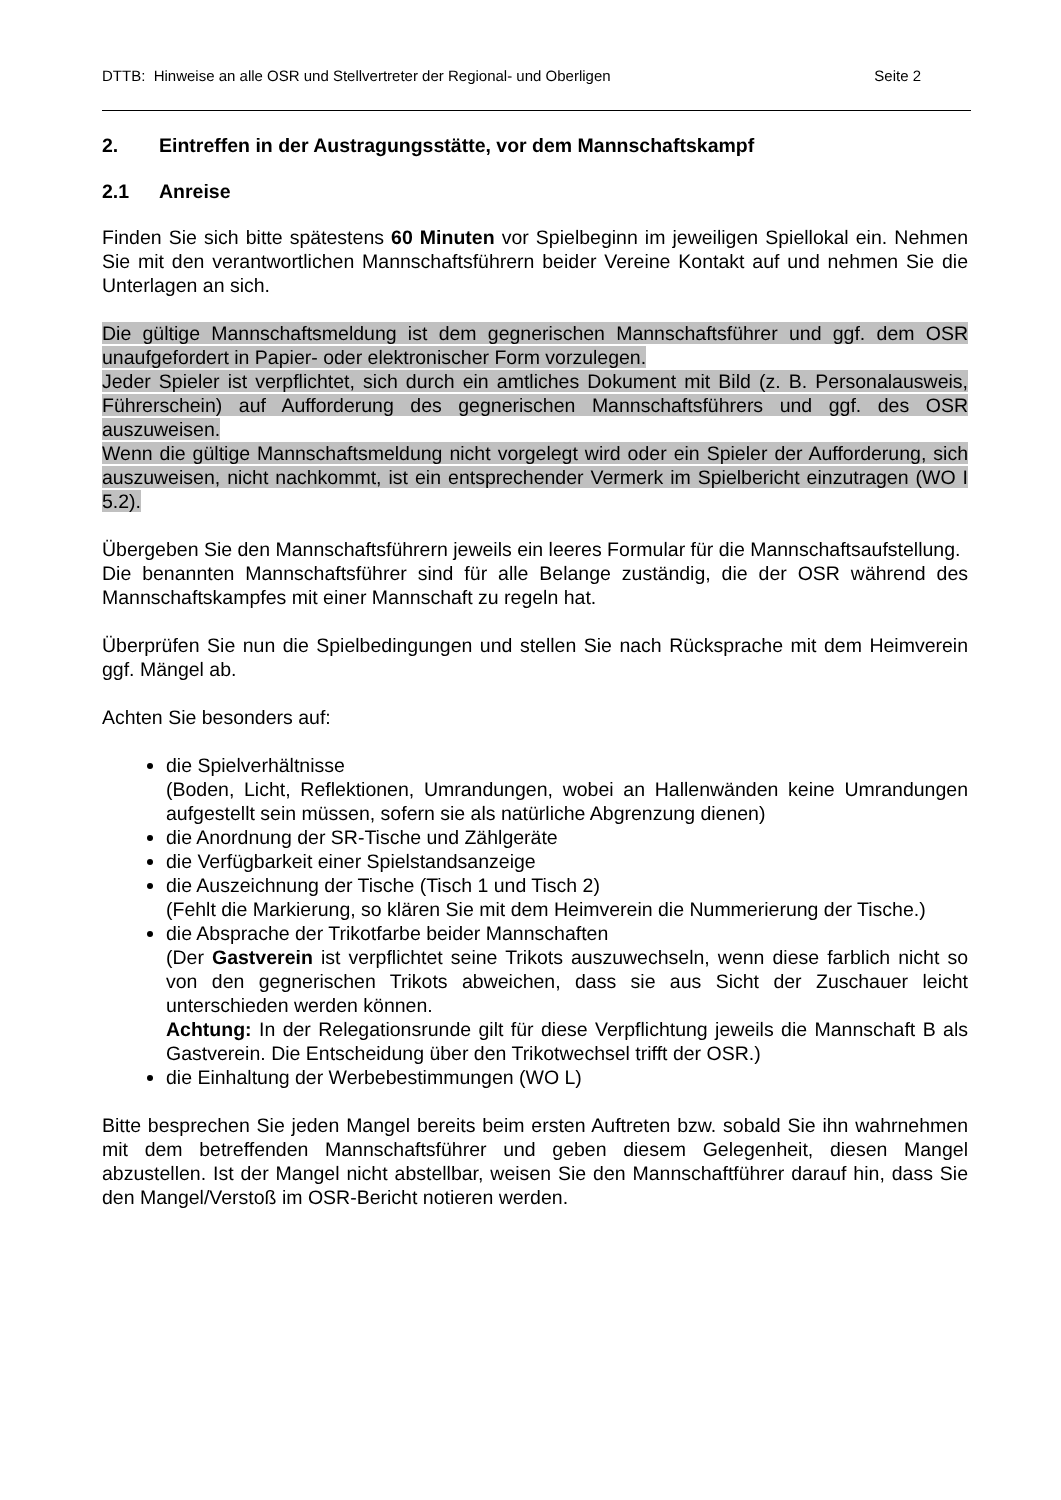DTTB: Hinweise an alle OSR und Stellvertreter der Regional- und Oberligen Seite 2
2. Eintreffen in der Austragungsstätte, vor dem Mannschaftskampf
2.1 Anreise
Finden Sie sich bitte spätestens 60 Minuten vor Spielbeginn im jeweiligen Spiellokal ein. Nehmen Sie mit den verantwortlichen Mannschaftsführern beider Vereine Kontakt auf und nehmen Sie die Unterlagen an sich.
Die gültige Mannschaftsmeldung ist dem gegnerischen Mannschaftsführer und ggf. dem OSR unaufgefordert in Papier- oder elektronischer Form vorzulegen.
Jeder Spieler ist verpflichtet, sich durch ein amtliches Dokument mit Bild (z. B. Personal­ausweis, Führerschein) auf Aufforderung des gegnerischen Mannschaftsführers und ggf. des OSR auszuweisen.
Wenn die gültige Mannschaftsmeldung nicht vorgelegt wird oder ein Spieler der Aufforde­rung, sich auszuweisen, nicht nachkommt, ist ein entsprechender Vermerk im Spielbericht einzutragen (WO I 5.2).
Übergeben Sie den Mannschaftsführern jeweils ein leeres Formular für die Mannschafts­aufstellung.
Die benannten Mannschaftsführer sind für alle Belange zuständig, die der OSR während des Mannschaftskampfes mit einer Mannschaft zu regeln hat.
Überprüfen Sie nun die Spielbedingungen und stellen Sie nach Rücksprache mit dem Heimverein ggf. Mängel ab.
Achten Sie besonders auf:
die Spielverhältnisse
(Boden, Licht, Reflektionen, Umrandungen, wobei an Hallenwänden keine Umran­dungen aufgestellt sein müssen, sofern sie als natürliche Abgrenzung dienen)
die Anordnung der SR-Tische und Zählgeräte
die Verfügbarkeit einer Spielstandsanzeige
die Auszeichnung der Tische (Tisch 1 und Tisch 2)
(Fehlt die Markierung, so klären Sie mit dem Heimverein die Nummerierung der Tische.)
die Absprache der Trikotfarbe beider Mannschaften
(Der Gastverein ist verpflichtet seine Trikots auszuwechseln, wenn diese farblich nicht so von den gegnerischen Trikots abweichen, dass sie aus Sicht der Zuschau­er leicht unterschieden werden können.
Achtung: In der Relegationsrunde gilt für diese Verpflichtung jeweils die Mann­schaft B als Gastverein. Die Entscheidung über den Trikotwechsel trifft der OSR.)
die Einhaltung der Werbebestimmungen (WO L)
Bitte besprechen Sie jeden Mangel bereits beim ersten Auftreten bzw. sobald Sie ihn wahrnehmen mit dem betreffenden Mannschaftsführer und geben diesem Gelegenheit, diesen Mangel abzustellen. Ist der Mangel nicht abstellbar, weisen Sie den Mannschaft­führer darauf hin, dass Sie den Mangel/Verstoß im OSR-Bericht notieren werden.